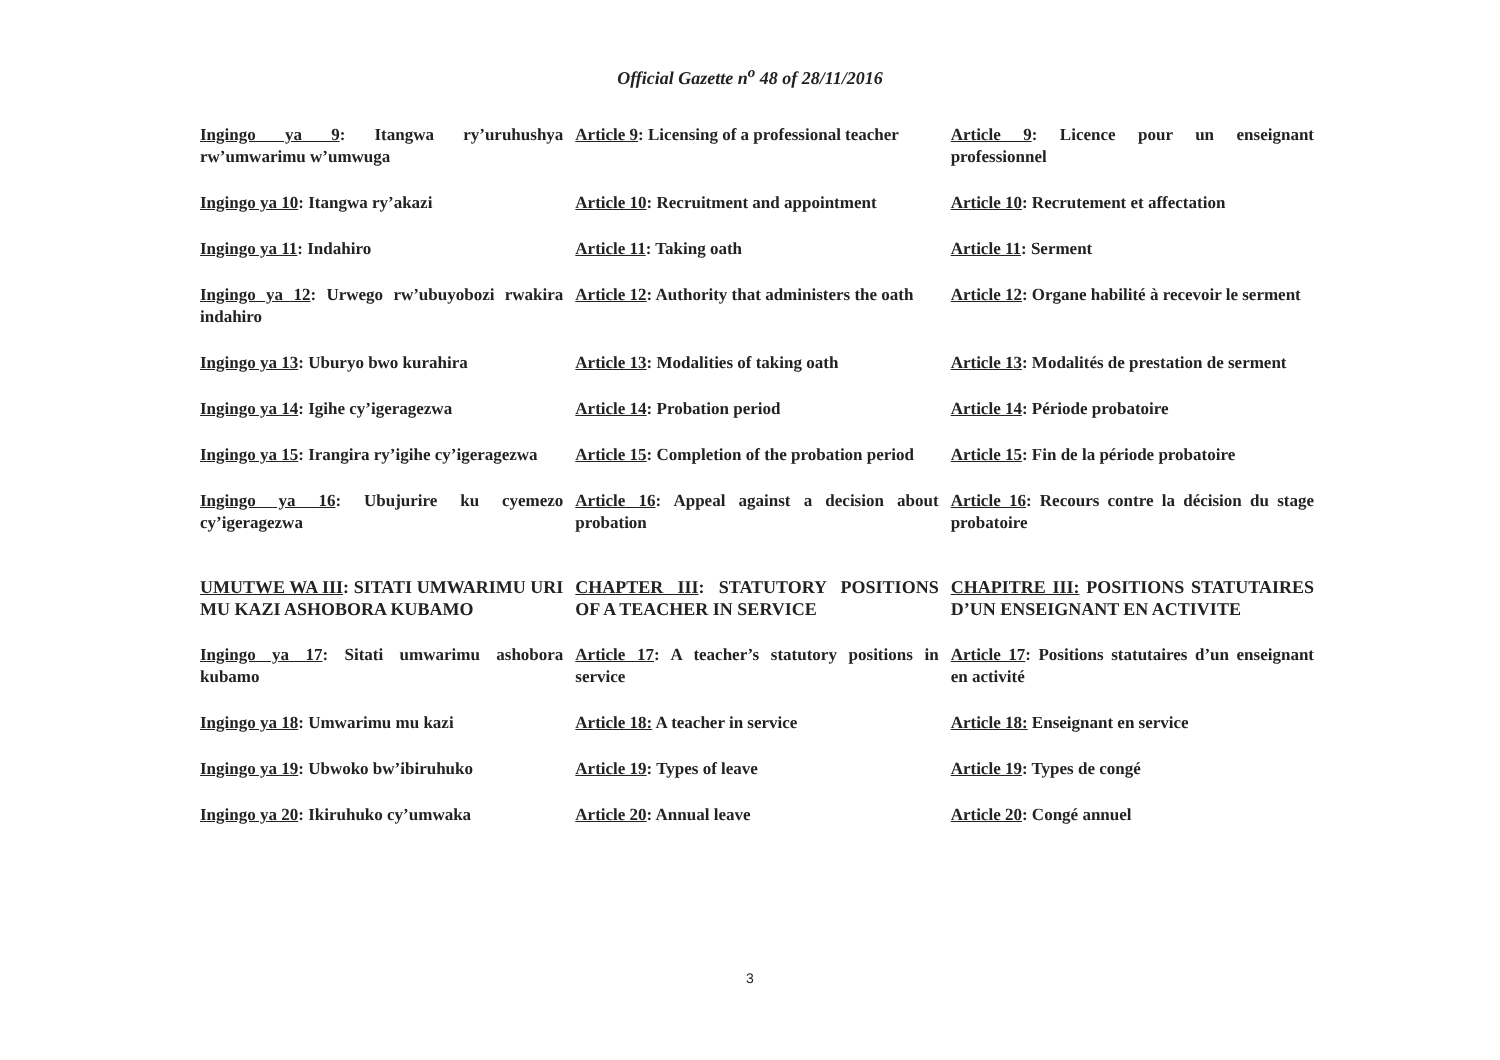Official Gazette n<sup>o</sup> 48 of 28/11/2016
| Ingingo ya 9 : Itangwa ry’uruhushya rw’umwarimu w’umwuga | Article 9 : Licensing of a professional teacher | Article 9 : Licence pour un enseignant professionnel |
| Ingingo ya 10 : Itangwa ry’akazi | Article 10 : Recruitment and appointment | Article 10 : Recrutement et affectation |
| Ingingo ya 11 : Indahiro | Article 11 : Taking oath | Article 11 : Serment |
| Ingingo ya 12 : Urwego rw’ubuyobozi rwakira indahiro | Article 12 : Authority that administers the oath | Article 12 : Organe habilité à recevoir le serment |
| Ingingo ya 13 : Uburyo bwo kurahira | Article 13 : Modalities of taking oath | Article 13 : Modalités de prestation de serment |
| Ingingo ya 14 : Igihe cy’igeragezwa | Article 14 : Probation period | Article 14 : Période probatoire |
| Ingingo ya 15 : Irangira ry’igihe cy’igeragezwa | Article 15 : Completion of the probation period | Article 15 : Fin de la période probatoire |
| Ingingo ya 16 : Ubujurire ku cyemezo cy’igeragezwa | Article 16 : Appeal against a decision about probation | Article 16 : Recours contre la décision du stage probatoire |
| UMUTWE WA III : SITATI UMWARIMU URI MU KAZI ASHOBORA KUBAMO | CHAPTER III : STATUTORY POSITIONS OF A TEACHER IN SERVICE | CHAPITRE III: POSITIONS STATUTAIRES D’UN ENSEIGNANT EN ACTIVITE |
| Ingingo ya 17 : Sitati umwarimu ashobora kubamo | Article 17 : A teacher’s statutory positions in service | Article 17 : Positions statutaires d’un enseignant en activité |
| Ingingo ya 18 : Umwarimu mu kazi | Article 18: A teacher in service | Article 18: Enseignant en service |
| Ingingo ya 19 : Ubwoko bw’ibiruhuko | Article 19 : Types of leave | Article 19 : Types de congé |
| Ingingo ya 20 : Ikiruhuko cy’umwaka | Article 20 : Annual leave | Article 20 : Congé annuel |
3